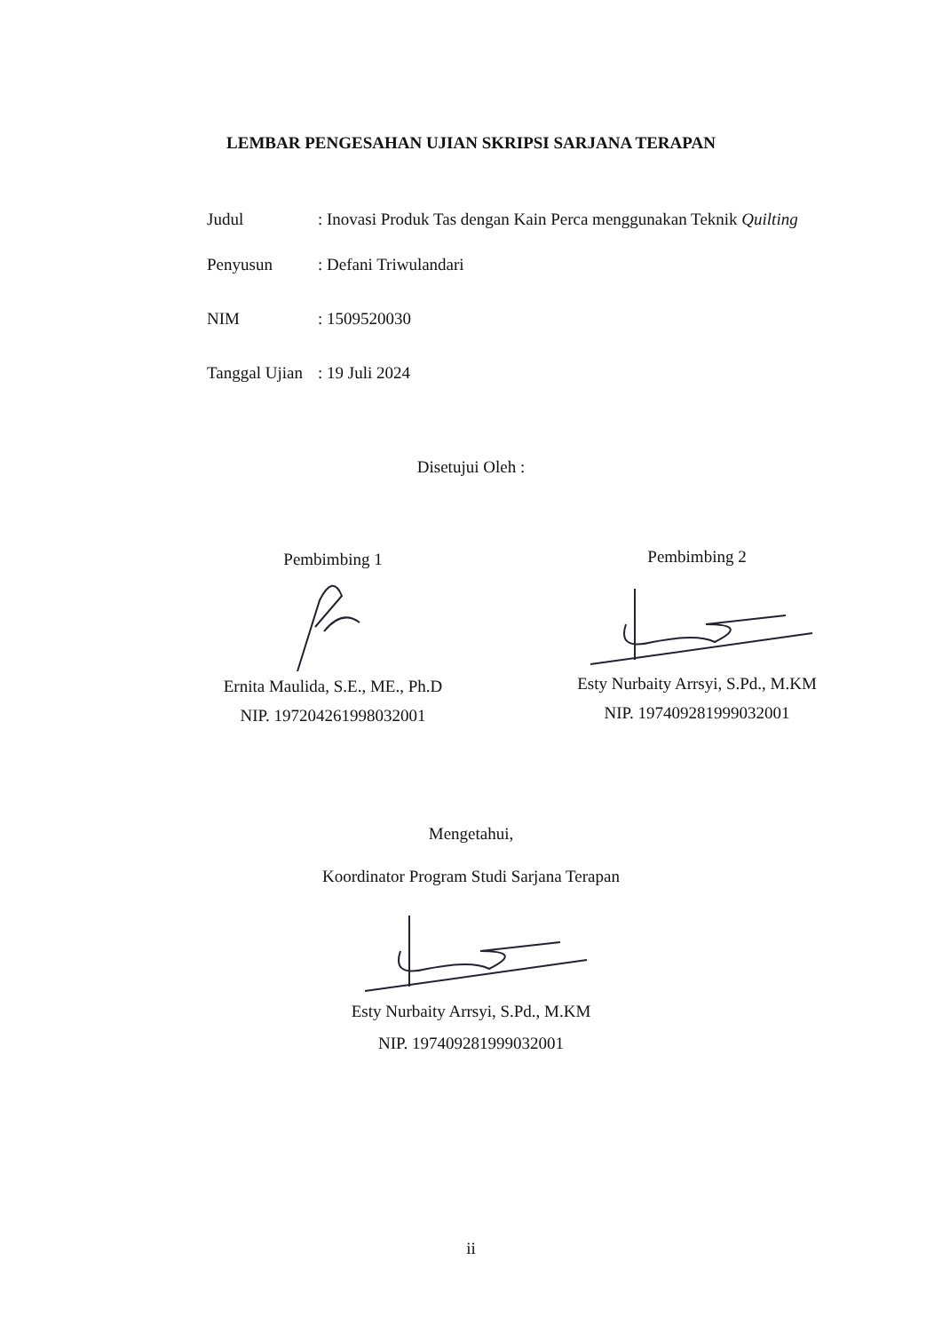LEMBAR PENGESAHAN UJIAN SKRIPSI SARJANA TERAPAN
Judul : Inovasi Produk Tas dengan Kain Perca menggunakan Teknik Quilting
Penyusun : Defani Triwulandari
NIM : 1509520030
Tanggal Ujian
: 19 Juli 2024
Disetujui Oleh :
Pembimbing 1 Ernita Maulida, S.E., ME., Ph.D
NIP. 197204261998032001
Pembimbing 2 Esty Nurbaity Arrsyi, S.Pd., M.KM
NIP. 197409281999032001
Mengetahui,
Koordinator Program Studi Sarjana Terapan
Esty Nurbaity Arrsyi, S.Pd., M.KM
NIP. 197409281999032001
ii